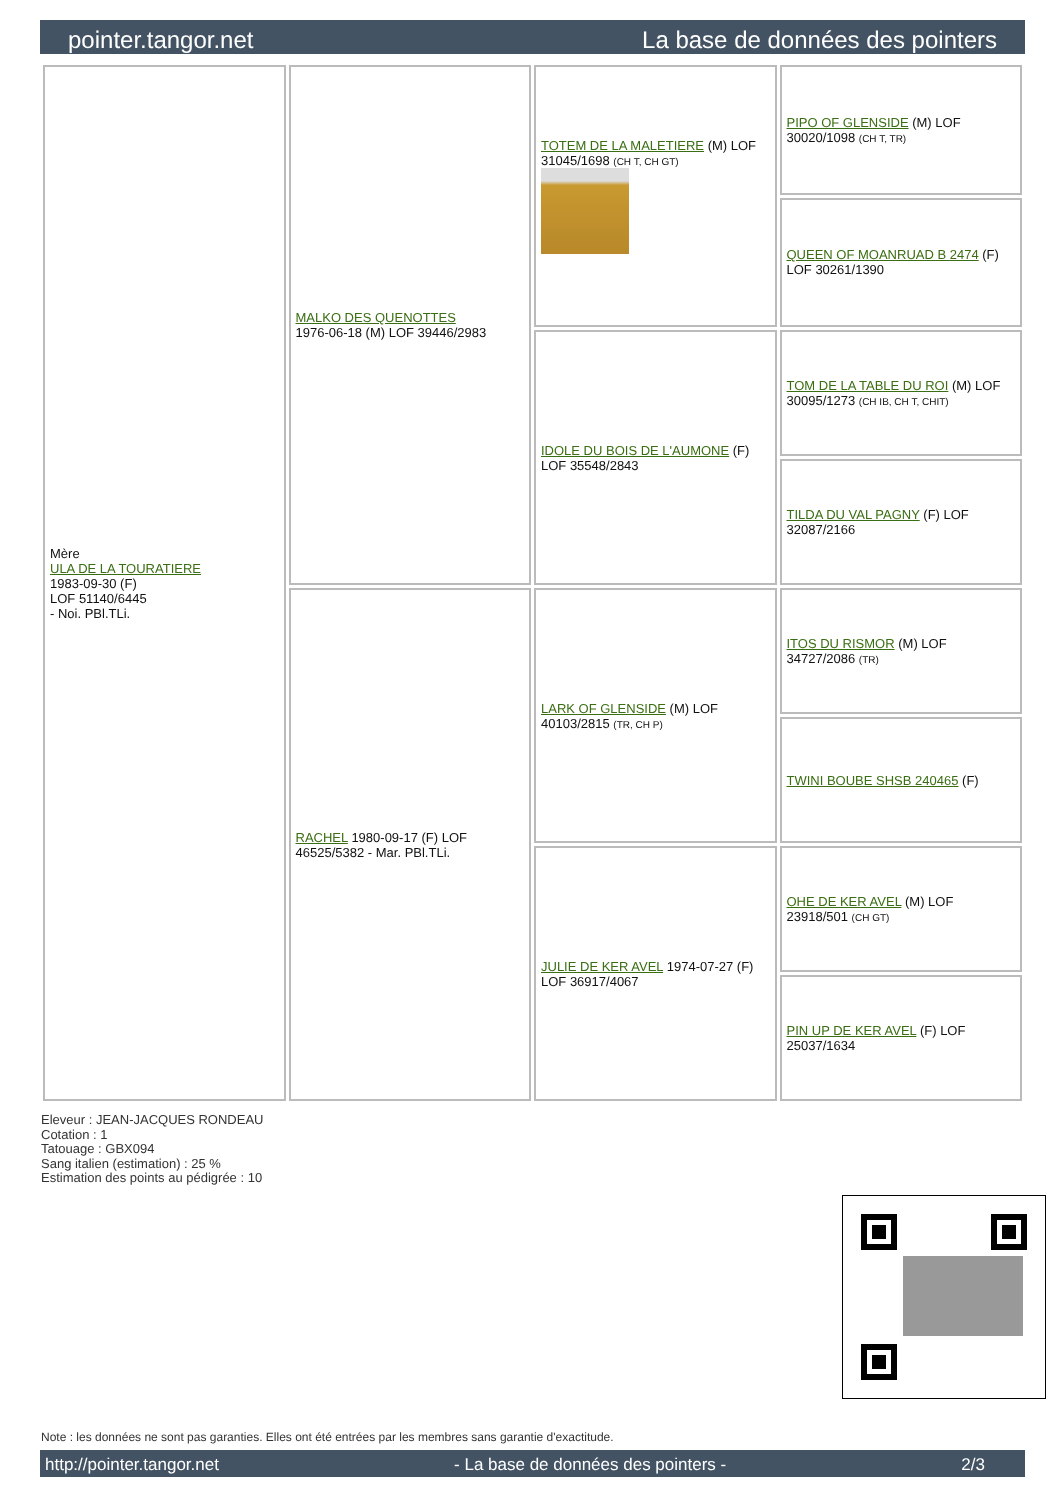pointer.tangor.net La base de données des pointers
| Mère ULA DE LA TOURATIERE 1983-09-30 (F) LOF 51140/6445 - Noi. PBl.TLi. | MALKO DES QUENOTTES 1976-06-18 (M) LOF 39446/2983 | TOTEM DE LA MALETIERE (M) LOF 31045/1698 (CH T, CH GT) | PIPO OF GLENSIDE (M) LOF 30020/1098 (CH T, TR) |
| | | | QUEEN OF MOANRUAD B 2474 (F) LOF 30261/1390 |
| | | IDOLE DU BOIS DE L'AUMONE (F) LOF 35548/2843 | TOM DE LA TABLE DU ROI (M) LOF 30095/1273 (CH IB, CH T, CHIT) |
| | | | TILDA DU VAL PAGNY (F) LOF 32087/2166 |
| | RACHEL 1980-09-17 (F) LOF 46525/5382 - Mar. PBl.TLi. | LARK OF GLENSIDE (M) LOF 40103/2815 (TR, CH P) | ITOS DU RISMOR (M) LOF 34727/2086 (TR) |
| | | | TWINI BOUBE SHSB 240465 (F) |
| | | JULIE DE KER AVEL 1974-07-27 (F) LOF 36917/4067 | OHE DE KER AVEL (M) LOF 23918/501 (CH GT) |
| | | | PIN UP DE KER AVEL (F) LOF 25037/1634 |
Eleveur : JEAN-JACQUES RONDEAU
Cotation : 1
Tatouage : GBX094
Sang italien (estimation) : 25 %
Estimation des points au pédigrée : 10
Note : les données ne sont pas garanties. Elles ont été entrées par les membres sans garantie d'exactitude.
http://pointer.tangor.net - La base de données des pointers - 2/3